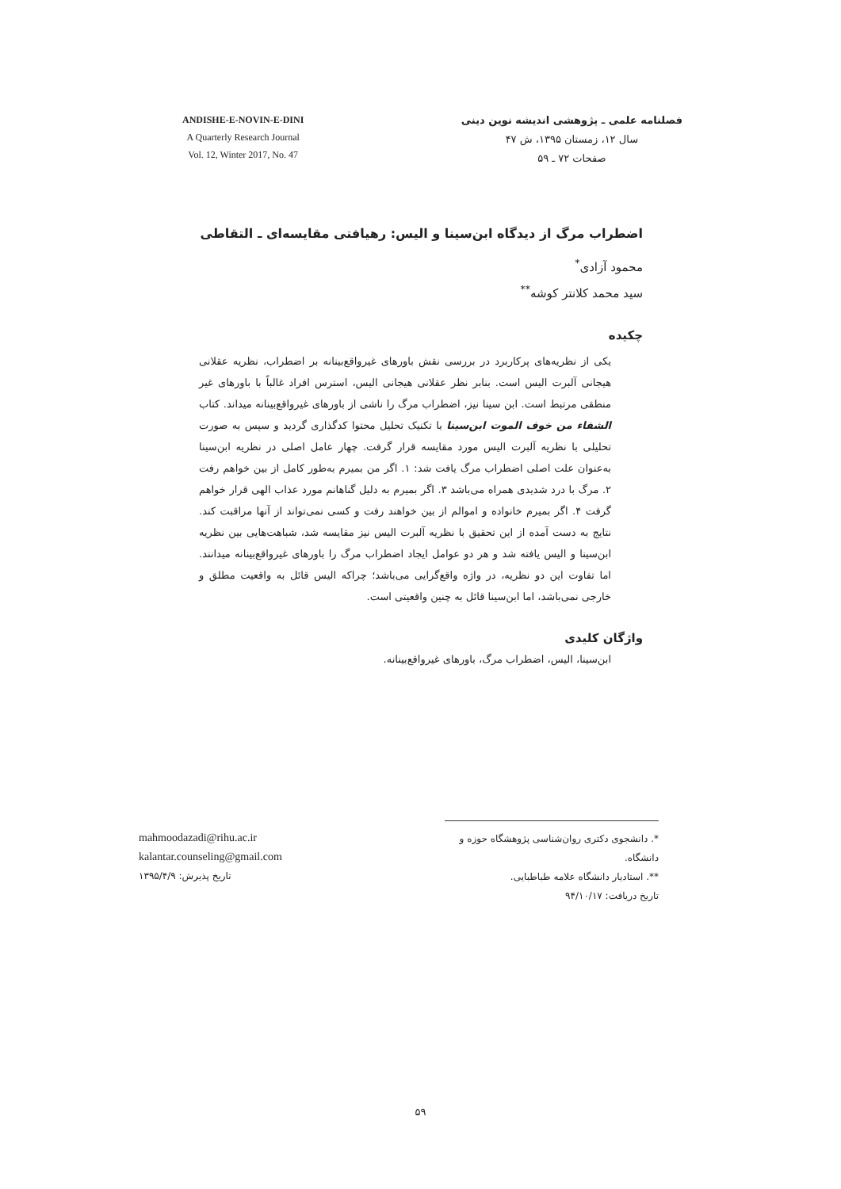ANDISHE-E-NOVIN-E-DINI
A Quarterly Research Journal
Vol. 12, Winter 2017, No. 47
فصلنامه علمی ـ پژوهشی اندیشه نوین دینی
سال ۱۲، زمستان ۱۳۹۵، ش ۴۷
صفحات ۷۲ ـ ۵۹
اضطراب مرگ از دیدگاه ابن‌سینا و الیس: رهیافتی مقایسه‌ای ـ التقاطی
محمود آزادی<sup>*</sup>
سید محمد کلانتر کوشه<sup>**</sup>
چکیده
یکی از نظریه‌های پرکاربرد در بررسی نقش باورهای غیرواقع‌بینانه بر اضطراب، نظریه عقلانی هیجانی آلبرت الیس است. بنابر نظر عقلانی هیجانی الیس، استرس افراد غالباً با باورهای غیر منطقی مرتبط است. ابن سینا نیز، اضطراب مرگ را ناشی از باورهای غیرواقع‌بینانه میداند. کتاب الشفاء من خوف الموت ابن‌سینا با تکنیک تحلیل محتوا کدگذاری گردید و سپس به صورت تحلیلی با نظریه آلبرت الیس مورد مقایسه قرار گرفت. چهار عامل اصلی در نظریه ابن‌سینا به‌عنوان علت اصلی اضطراب مرگ یافت شد: ۱. اگر من بمیرم به‌طور کامل از بین خواهم رفت ۲. مرگ با درد شدیدی همراه می‌باشد ۳. اگر بمیرم به دلیل گناهانم مورد عذاب الهی قرار خواهم گرفت ۴. اگر بمیرم خانواده و اموالم از بین خواهند رفت و کسی نمی‌تواند از آنها مراقبت کند. نتایج به دست آمده از این تحقیق با نظریه آلبرت الیس نیز مقایسه شد، شباهت‌هایی بین نظریه ابن‌سینا و الیس یافته شد و هر دو عوامل ایجاد اضطراب مرگ را باورهای غیرواقع‌بینانه میدانند. اما تفاوت این دو نظریه، در واژه واقع‌گرایی می‌باشد؛ چراکه الیس قائل به واقعیت مطلق و خارجی نمی‌باشد، اما ابن‌سینا قائل به چنین واقعیتی است.
واژگان کلیدی
ابن‌سینا، الیس، اضطراب مرگ، باورهای غیرواقع‌بینانه.
mahmoodazadi@rihu.ac.ir
kalantar.counseling@gmail.com
تاریخ پذیرش: ۱۳۹۵/۴/۹
*. دانشجوی دکتری روان‌شناسی پژوهشگاه حوزه و دانشگاه.
**. استادیار دانشگاه علامه طباطبایی.
تاریخ دریافت: ۹۴/۱۰/۱۷
۵۹